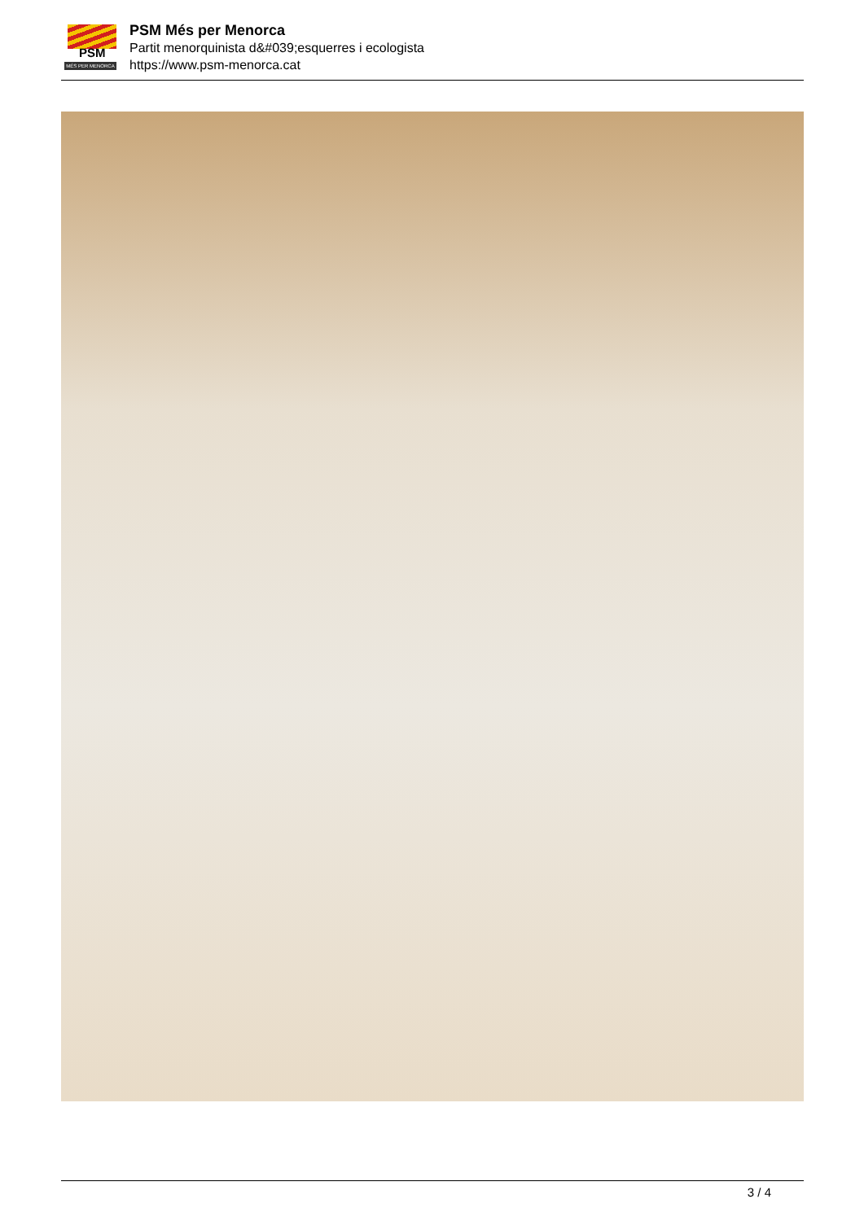PSM
MÉS PER MENORCA
PSM Més per Menorca
Partit menorquinista d&#039;esquerres i ecologista
https://www.psm-menorca.cat
3 / 4